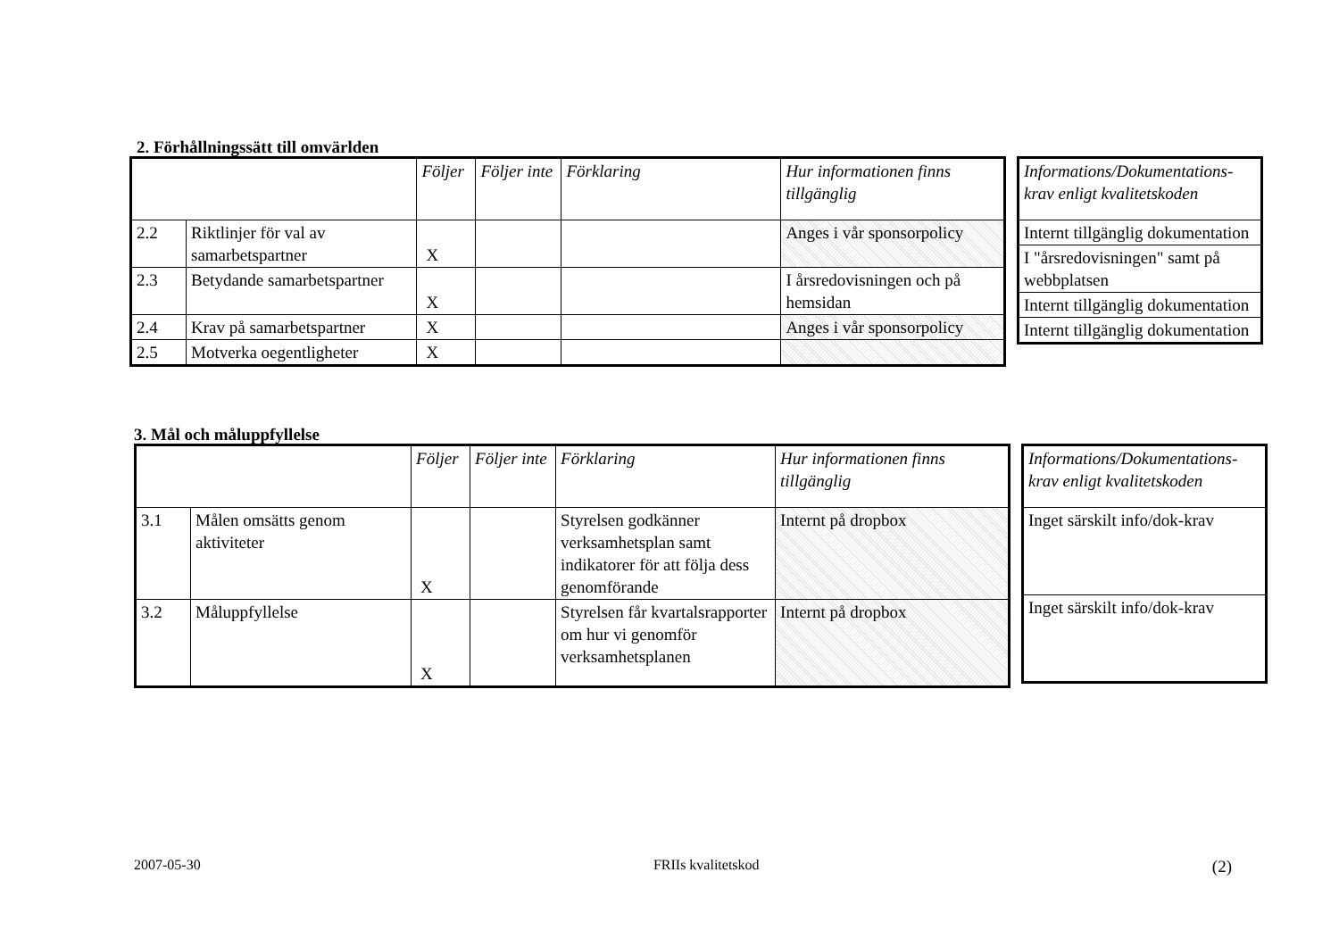2. Förhållningssätt till omvärlden
| | | Följer | Följer inte | Förklaring | Hur informationen finns tillgänglig |
| 2.2 | Riktlinjer för val av samarbetspartner | X | | | Anges i vår sponsorpolicy |
| 2.3 | Betydande samarbetspartner | X | | | I årsredovisningen och på hemsidan |
| 2.4 | Krav på samarbetspartner | X | | | Anges i vår sponsorpolicy |
| 2.5 | Motverka oegentligheter | X | | | |
| Informations/Dokumentations-krav enligt kvalitetskoden |
| Internt tillgänglig dokumentation |
| I "årsredovisningen" samt på webbplatsen |
| Internt tillgänglig dokumentation |
| Internt tillgänglig dokumentation |
3. Mål och måluppfyllelse
| | | Följer | Följer inte | Förklaring | Hur informationen finns tillgänglig |
| 3.1 | Målen omsätts genom aktiviteter | X | | Styrelsen godkänner verksamhetsplan samt indikatorer för att följa dess genomförande | Internt på dropbox |
| 3.2 | Måluppfyllelse | X | | Styrelsen får kvartalsrapporter om hur vi genomför verksamhetsplanen | Internt på dropbox |
| Informations/Dokumentations-krav enligt kvalitetskoden |
| Inget särskilt info/dok-krav |
| Inget särskilt info/dok-krav |
2007-05-30 FRIIs kvalitetskod (2)